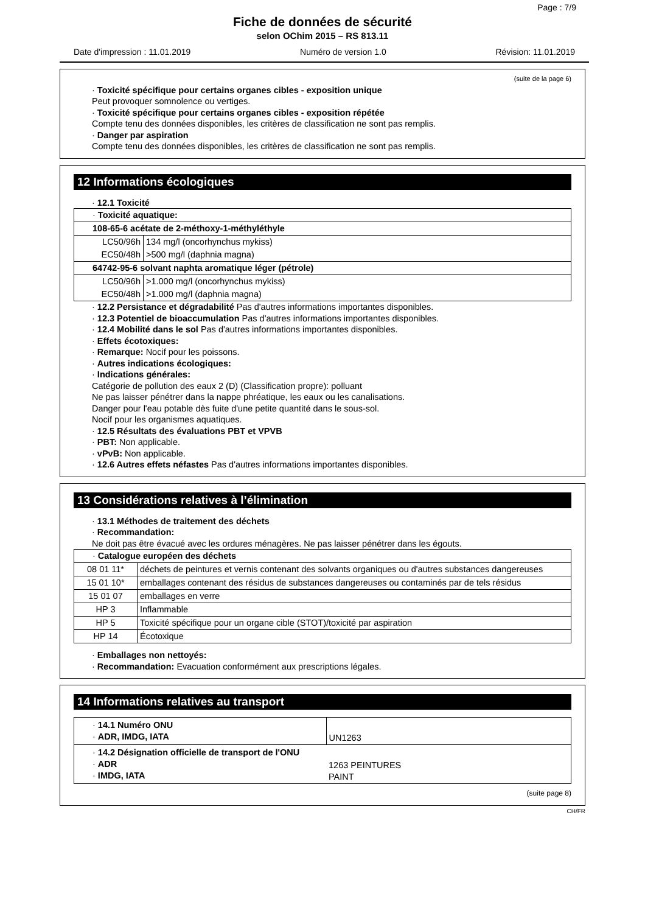Page : 7/9
Fiche de données de sécurité
selon OChim 2015 – RS 813.11
Date d'impression : 11.01.2019 Numéro de version 1.0 Révision: 11.01.2019
(suite de la page 6)
· Toxicité spécifique pour certains organes cibles - exposition unique
Peut provoquer somnolence ou vertiges.
· Toxicité spécifique pour certains organes cibles - exposition répétée
Compte tenu des données disponibles, les critères de classification ne sont pas remplis.
· Danger par aspiration
Compte tenu des données disponibles, les critères de classification ne sont pas remplis.
12 Informations écologiques
· 12.1 Toxicité
| · Toxicité aquatique: | |
| 108-65-6 acétate de 2-méthoxy-1-méthyléthyle | |
| LC50/96h | 134 mg/l (oncorhynchus mykiss) |
| EC50/48h | >500 mg/l (daphnia magna) |
| 64742-95-6 solvant naphta aromatique léger (pétrole) | |
| LC50/96h | >1.000 mg/l (oncorhynchus mykiss) |
| EC50/48h | >1.000 mg/l (daphnia magna) |
· 12.2 Persistance et dégradabilité Pas d'autres informations importantes disponibles.
· 12.3 Potentiel de bioaccumulation Pas d'autres informations importantes disponibles.
· 12.4 Mobilité dans le sol Pas d'autres informations importantes disponibles.
· Effets écotoxiques:
· Remarque: Nocif pour les poissons.
· Autres indications écologiques:
· Indications générales:
Catégorie de pollution des eaux 2 (D) (Classification propre): polluant
Ne pas laisser pénétrer dans la nappe phréatique, les eaux ou les canalisations.
Danger pour l'eau potable dès fuite d'une petite quantité dans le sous-sol.
Nocif pour les organismes aquatiques.
· 12.5 Résultats des évaluations PBT et VPVB
· PBT: Non applicable.
· vPvB: Non applicable.
· 12.6 Autres effets néfastes Pas d'autres informations importantes disponibles.
13 Considérations relatives à l’élimination
· 13.1 Méthodes de traitement des déchets
· Recommandation:
Ne doit pas être évacué avec les ordures ménagères. Ne pas laisser pénétrer dans les égouts.
| · Catalogue européen des déchets | |
| 08 01 11* | déchets de peintures et vernis contenant des solvants organiques ou d'autres substances dangereuses |
| 15 01 10* | emballages contenant des résidus de substances dangereuses ou contaminés par de tels résidus |
| 15 01 07 | emballages en verre |
| HP 3 | Inflammable |
| HP 5 | Toxicité spécifique pour un organe cible (STOT)/toxicité par aspiration |
| HP 14 | Écotoxique |
· Emballages non nettoyés:
· Recommandation: Evacuation conformément aux prescriptions légales.
14 Informations relatives au transport
| · 14.1 Numéro ONU · ADR, IMDG, IATA | UN1263 |
| · 14.2 Désignation officielle de transport de l'ONU · ADR · IMDG, IATA | 1263 PEINTURES PAINT |
(suite page 8)
CH/FR